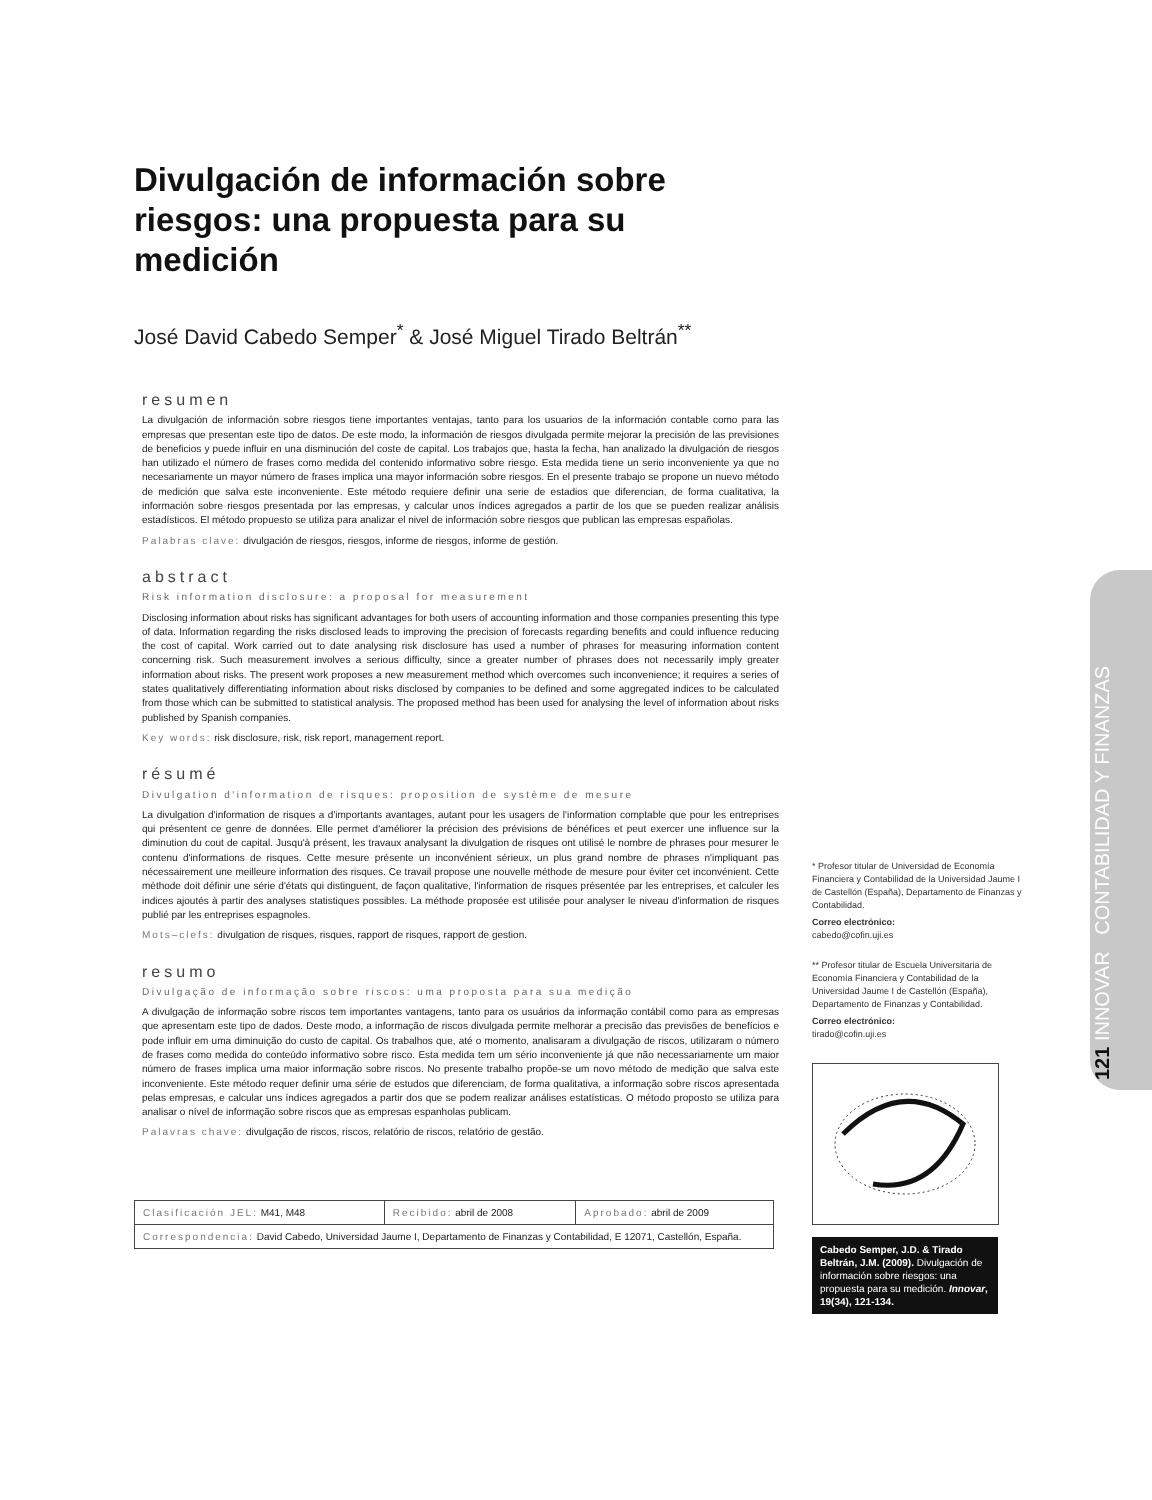Divulgación de información sobre riesgos: una propuesta para su medición
José David Cabedo Semper<sup>*</sup> & José Miguel Tirado Beltrán<sup>**</sup>
resumen
La divulgación de información sobre riesgos tiene importantes ventajas, tanto para los usuarios de la información contable como para las empresas que presentan este tipo de datos. De este modo, la información de riesgos divulgada permite mejorar la precisión de las previsiones de beneficios y puede influir en una disminución del coste de capital. Los trabajos que, hasta la fecha, han analizado la divulgación de riesgos han utilizado el número de frases como medida del contenido informativo sobre riesgo. Esta medida tiene un serio inconveniente ya que no necesariamente un mayor número de frases implica una mayor información sobre riesgos. En el presente trabajo se propone un nuevo método de medición que salva este inconveniente. Este método requiere definir una serie de estadios que diferencian, de forma cualitativa, la información sobre riesgos presentada por las empresas, y calcular unos índices agregados a partir de los que se pueden realizar análisis estadísticos. El método propuesto se utiliza para analizar el nivel de información sobre riesgos que publican las empresas españolas.
Palabras clave: divulgación de riesgos, riesgos, informe de riesgos, informe de gestión.
abstract
Risk information disclosure: a proposal for measurement
Disclosing information about risks has significant advantages for both users of accounting information and those companies presenting this type of data. Information regarding the risks disclosed leads to improving the precision of forecasts regarding benefits and could influence reducing the cost of capital. Work carried out to date analysing risk disclosure has used a number of phrases for measuring information content concerning risk. Such measurement involves a serious difficulty, since a greater number of phrases does not necessarily imply greater information about risks. The present work proposes a new measurement method which overcomes such inconvenience; it requires a series of states qualitatively differentiating information about risks disclosed by companies to be defined and some aggregated indices to be calculated from those which can be submitted to statistical analysis. The proposed method has been used for analysing the level of information about risks published by Spanish companies.
Key words: risk disclosure, risk, risk report, management report.
résumé
Divulgation d'information de risques: proposition de système de mesure
La divulgation d'information de risques a d'importants avantages, autant pour les usagers de l'information comptable que pour les entreprises qui présentent ce genre de données. Elle permet d'améliorer la précision des prévisions de bénéfices et peut exercer une influence sur la diminution du cout de capital. Jusqu'à présent, les travaux analysant la divulgation de risques ont utilisé le nombre de phrases pour mesurer le contenu d'informations de risques. Cette mesure présente un inconvénient sérieux, un plus grand nombre de phrases n'impliquant pas nécessairement une meilleure information des risques. Ce travail propose une nouvelle méthode de mesure pour éviter cet inconvénient. Cette méthode doit définir une série d'états qui distinguent, de façon qualitative, l'information de risques présentée par les entreprises, et calculer les indices ajoutés à partir des analyses statistiques possibles. La méthode proposée est utilisée pour analyser le niveau d'information de risques publié par les entreprises espagnoles.
Mots–clefs: divulgation de risques, risques, rapport de risques, rapport de gestion.
resumo
Divulgação de informação sobre riscos: uma proposta para sua medição
A divulgação de informação sobre riscos tem importantes vantagens, tanto para os usuários da informação contábil como para as empresas que apresentam este tipo de dados. Deste modo, a informação de riscos divulgada permite melhorar a precisão das previsões de benefícios e pode influir em uma diminuição do custo de capital. Os trabalhos que, até o momento, analisaram a divulgação de riscos, utilizaram o número de frases como medida do conteúdo informativo sobre risco. Esta medida tem um sério inconveniente já que não necessariamente um maior número de frases implica uma maior informação sobre riscos. No presente trabalho propõe-se um novo método de medição que salva este inconveniente. Este método requer definir uma série de estudos que diferenciam, de forma qualitativa, a informação sobre riscos apresentada pelas empresas, e calcular uns índices agregados a partir dos que se podem realizar análises estatísticas. O método proposto se utiliza para analisar o nível de informação sobre riscos que as empresas espanholas publicam.
Palavras chave: divulgação de riscos, riscos, relatório de riscos, relatório de gestão.
| Clasificación JEL: M41, M48 | Recibido: abril de 2008 | Aprobado: abril de 2009 |
| Correspondencia: David Cabedo, Universidad Jaume I, Departamento de Finanzas y Contabilidad, E 12071, Castellón, España. | | |
* Profesor titular de Universidad de Economía Financiera y Contabilidad de la Universidad Jaume I de Castellón (España), Departamento de Finanzas y Contabilidad.
Correo electrónico:
cabedo@cofin.uji.es
** Profesor titular de Escuela Universitaria de Economía Financiera y Contabilidad de la Universidad Jaume I de Castellón (España), Departamento de Finanzas y Contabilidad.
Correo electrónico:
tirado@cofin.uji.es
Cabedo Semper, J.D. & Tirado Beltrán, J.M. (2009). Divulgación de información sobre riesgos: una propuesta para su medición. Innovar, 19(34), 121-134.
121 INNOVAR CONTABILIDAD Y FINANZAS